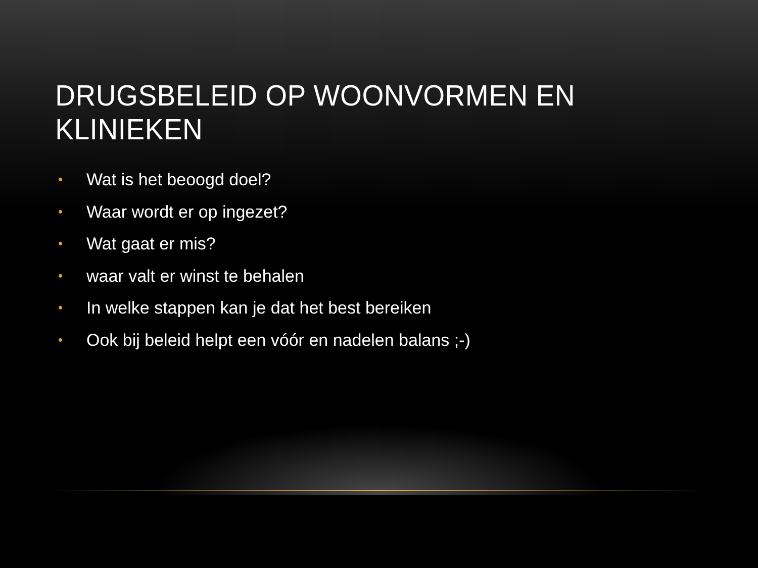DRUGSBELEID OP WOONVORMEN EN KLINIEKEN
• Wat is het beoogd doel?
• Waar wordt er op ingezet?
• Wat gaat er mis?
• waar valt er winst te behalen
• In welke stappen kan je dat het best bereiken
• Ook bij beleid helpt een vóór en nadelen balans ;-)